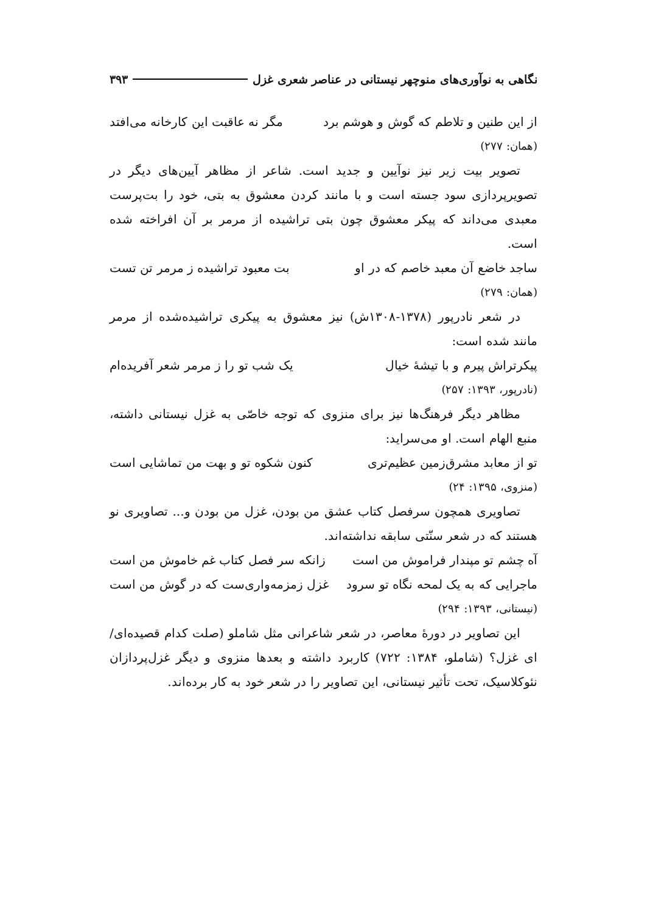نگاهی به نوآوری‌های منوچهر نیستانی در عناصر شعری غزل ۳۹۳
از این طنین و تلاطم که گوش و هوشم برد مگر نه عاقبت این کارخانه می‌افتد
(همان: ۲۷۷)
تصویر بیت زیر نیز نوآیین و جدید است. شاعر از مظاهر آیین‌های دیگر در تصویرپردازی سود جسته است و با مانند کردن معشوق به بتی، خود را بت‌پرست معبدی می‌داند که پیکر معشوق چون بتی تراشیده از مرمر بر آن افراخته شده است.
ساجد خاضع آن معبد خاصم که در او بت معبود تراشیده ز مرمر تن تست
(همان: ۲۷۹)
در شعر نادرپور (۱۳۷۸-۱۳۰۸ش) نیز معشوق به پیکری تراشیده‌شده از مرمر مانند شده است:
پیکرتراش پیرم و با تیشهٔ خیال یک شب تو را ز مرمر شعر آفریده‌ام
(نادرپور، ۱۳۹۳: ۲۵۷)
مظاهر دیگر فرهنگ‌ها نیز برای منزوی که توجه خاصّی به غزل نیستانی داشته، منبع الهام است. او می‌سراید:
تو از معابد مشرق‌زمین عظیم‌تری کنون شکوه تو و بهت من تماشایی است
(منزوی، ۱۳۹۵: ۲۴)
تصاویری همچون سرفصل کتاب عشق من بودن، غزل من بودن و... تصاویری نو هستند که در شعر سنّتی سابقه نداشته‌اند.
آه چشم تو مپندار فراموش من است زانکه سر فصل کتاب غم خاموش من است
ماجرایی که به یک لمحه نگاه تو سرود غزل زمزمه‌واری‌ست که در گوش من است
(نیستانی، ۱۳۹۳: ۲۹۴)
این تصاویر در دورهٔ معاصر، در شعر شاعرانی مثل شاملو (صلت کدام قصیده‌ای/ ای غزل؟ (شاملو، ۱۳۸۴: ۷۲۲) کاربرد داشته و بعدها منزوی و دیگر غزل‌پردازان نئوکلاسیک، تحت تأثیر نیستانی، این تصاویر را در شعر خود به کار برده‌اند.